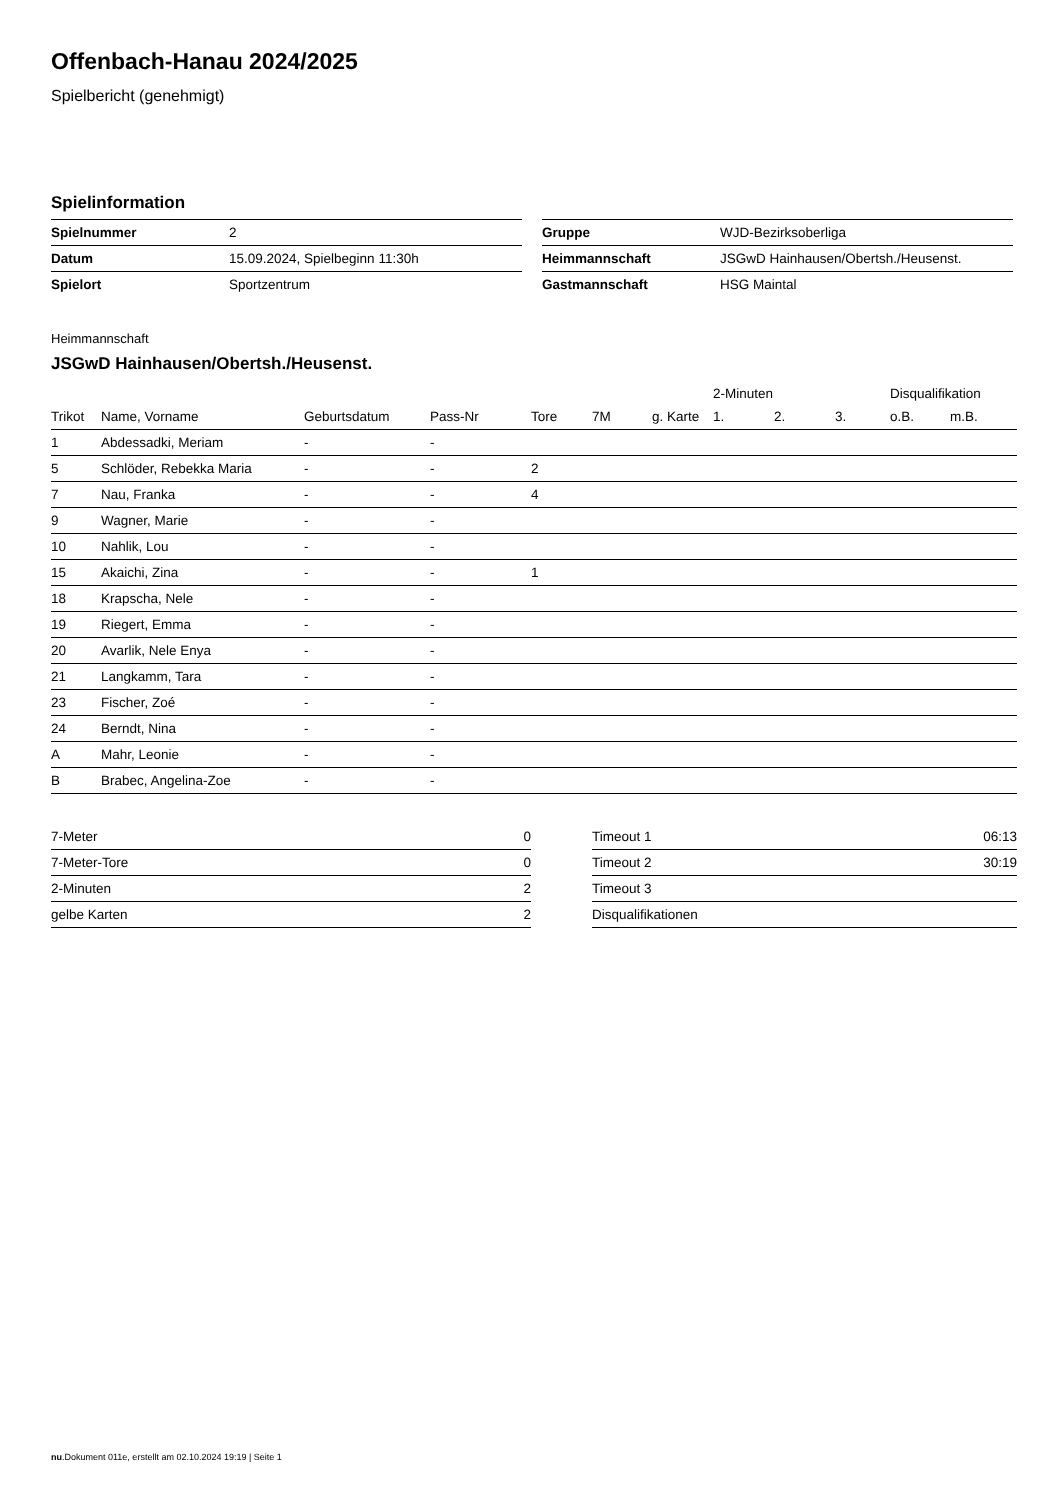Offenbach-Hanau 2024/2025
Spielbericht (genehmigt)
Spielinformation
| Spielnummer | 2 |
| Datum | 15.09.2024, Spielbeginn 11:30h |
| Spielort | Sportzentrum |
| Gruppe | WJD-Bezirksoberliga |
| Heimmannschaft | JSGwD Hainhausen/Obertsh./Heusenst. |
| Gastmannschaft | HSG Maintal |
Heimmannschaft
JSGwD Hainhausen/Obertsh./Heusenst.
| | | | | | | | 2-Minuten | | | Disqualifikation | |
| --- | --- | --- | --- | --- | --- | --- | --- | --- | --- | --- | --- |
| Trikot | Name, Vorname | Geburtsdatum | Pass-Nr | Tore | 7M | g. Karte | 1. | 2. | 3. | o.B. | m.B. |
| 1 | Abdessadki, Meriam | - | - | | | | | | | | |
| 5 | Schlöder, Rebekka Maria | - | - | 2 | | | | | | | |
| 7 | Nau, Franka | - | - | 4 | | | | | | | |
| 9 | Wagner, Marie | - | - | | | | | | | | |
| 10 | Nahlik, Lou | - | - | | | | | | | | |
| 15 | Akaichi, Zina | - | - | 1 | | | | | | | |
| 18 | Krapscha, Nele | - | - | | | | | | | | |
| 19 | Riegert, Emma | - | - | | | | | | | | |
| 20 | Avarlik, Nele Enya | - | - | | | | | | | | |
| 21 | Langkamm, Tara | - | - | | | | | | | | |
| 23 | Fischer, Zoé | - | - | | | | | | | | |
| 24 | Berndt, Nina | - | - | | | | | | | | |
| A | Mahr, Leonie | - | - | | | | | | | | |
| B | Brabec, Angelina-Zoe | - | - | | | | | | | | |
| 7-Meter | 0 |
| 7-Meter-Tore | 0 |
| 2-Minuten | 2 |
| gelbe Karten | 2 |
| Timeout 1 | 06:13 |
| Timeout 2 | 30:19 |
| Timeout 3 | |
| Disqualifikationen | |
nu.Dokument 011e, erstellt am 02.10.2024 19:19 | Seite 1